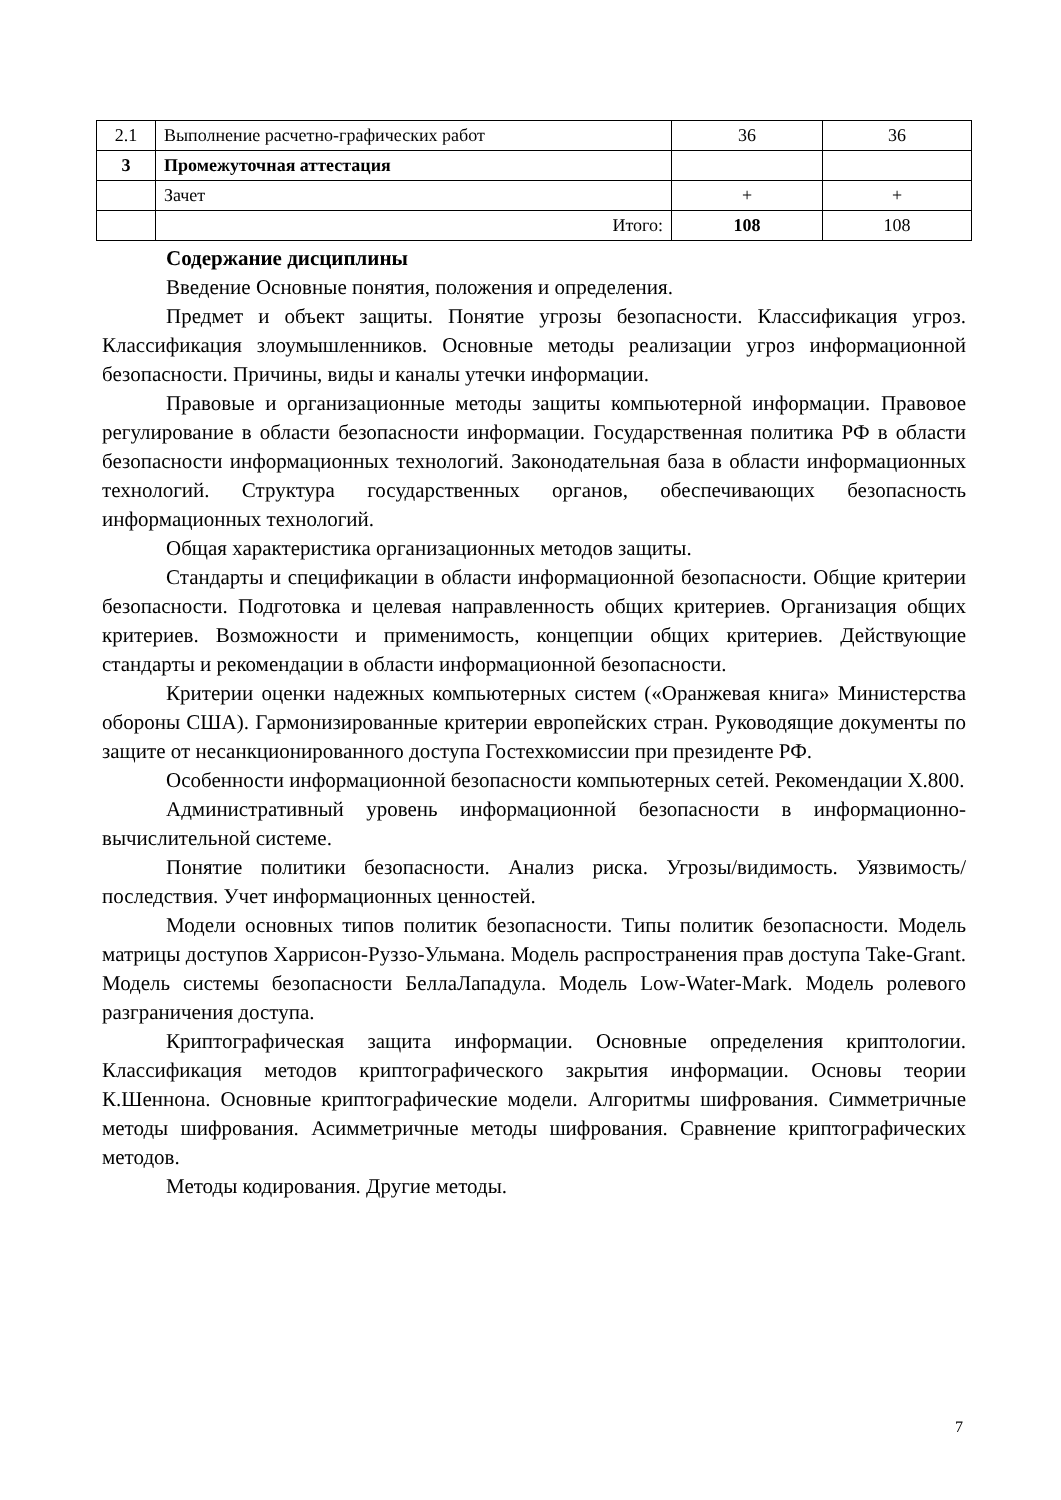| 2.1 | Выполнение расчетно-графических работ | 36 | 36 |
| 3 | Промежуточная аттестация | | |
| | Зачет | + | + |
| | Итого: | 108 | 108 |
Содержание дисциплины
Введение Основные понятия, положения и определения.
Предмет и объект защиты. Понятие угрозы безопасности. Классификация угроз. Классификация злоумышленников. Основные методы реализации угроз информационной безопасности. Причины, виды и каналы утечки информации.
Правовые и организационные методы защиты компьютерной информации. Правовое регулирование в области безопасности информации. Государственная политика РФ в области безопасности информационных технологий. Законодательная база в области информационных технологий. Структура государственных органов, обеспечивающих безопасность информационных технологий.
Общая характеристика организационных методов защиты.
Стандарты и спецификации в области информационной безопасности. Общие критерии безопасности. Подготовка и целевая направленность общих критериев. Организация общих критериев. Возможности и применимость, концепции общих критериев. Действующие стандарты и рекомендации в области информационной безопасности.
Критерии оценки надежных компьютерных систем («Оранжевая книга» Министерства обороны США). Гармонизированные критерии европейских стран. Руководящие документы по защите от несанкционированного доступа Гостехкомиссии при президенте РФ.
Особенности информационной безопасности компьютерных сетей. Рекомендации X.800.
Административный уровень информационной безопасности в информационно-вычислительной системе.
Понятие политики безопасности. Анализ риска. Угрозы/видимость. Уязвимость/последствия. Учет информационных ценностей.
Модели основных типов политик безопасности. Типы политик безопасности. Модель матрицы доступов Харрисон-Руззо-Ульмана. Модель распространения прав доступа Take-Grant. Модель системы безопасности БеллаЛападула. Модель Low-Water-Mark. Модель ролевого разграничения доступа.
Криптографическая защита информации. Основные определения криптологии. Классификация методов криптографического закрытия информации. Основы теории К.Шеннона. Основные криптографические модели. Алгоритмы шифрования. Симметричные методы шифрования. Асимметричные методы шифрования. Сравнение криптографических методов.
Методы кодирования. Другие методы.
7